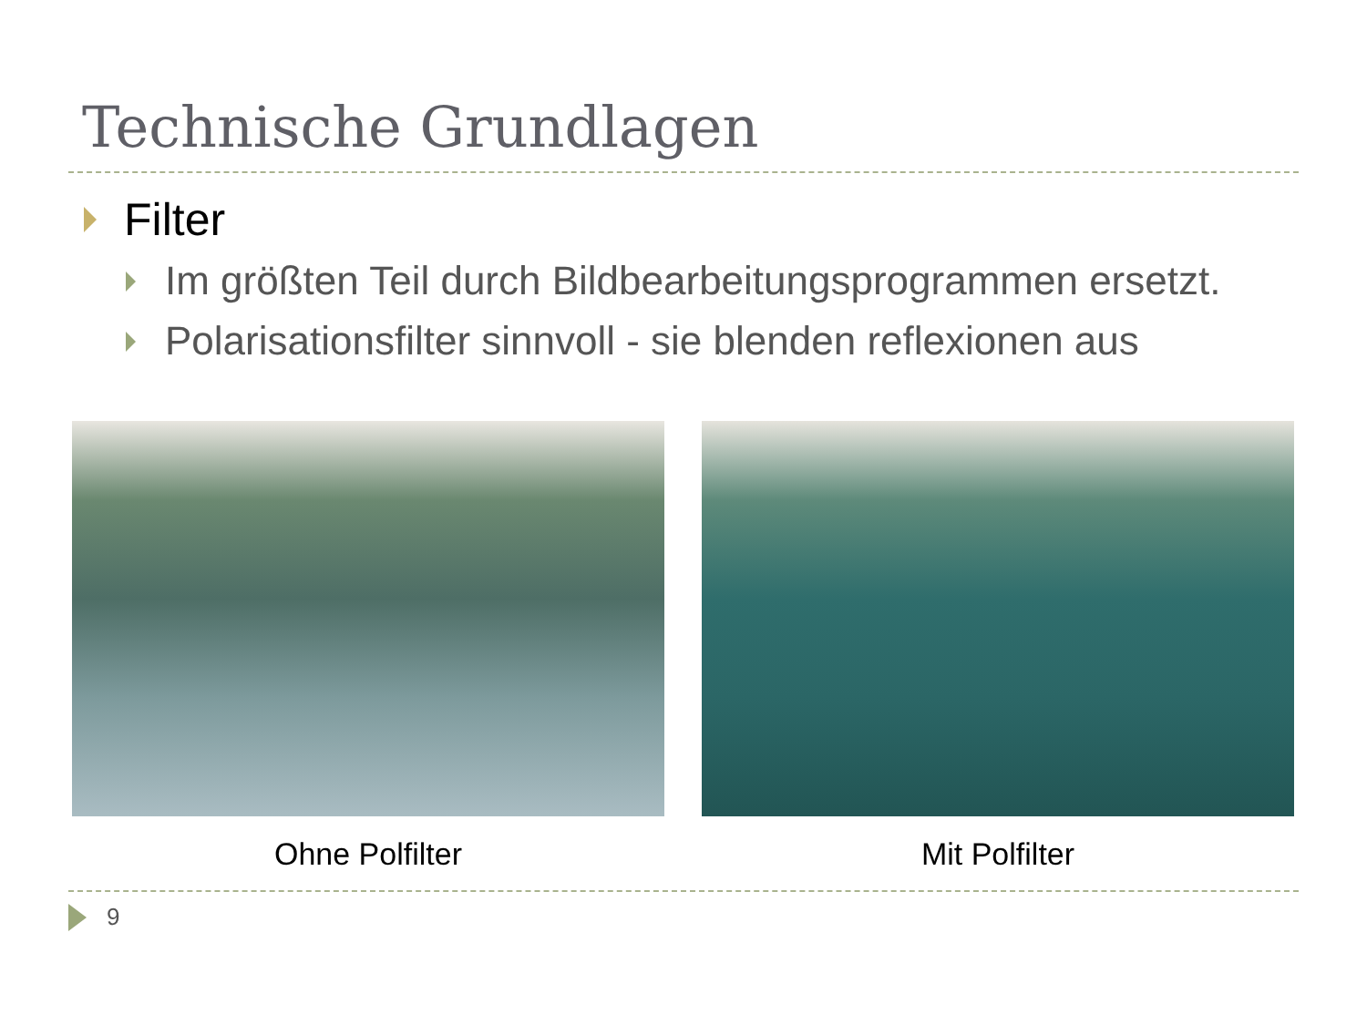Technische Grundlagen
Filter
Im größten Teil durch Bildbearbeitungsprogrammen ersetzt.
Polarisationsfilter sinnvoll - sie blenden reflexionen aus
Ohne Polfilter Mit Polfilter
9